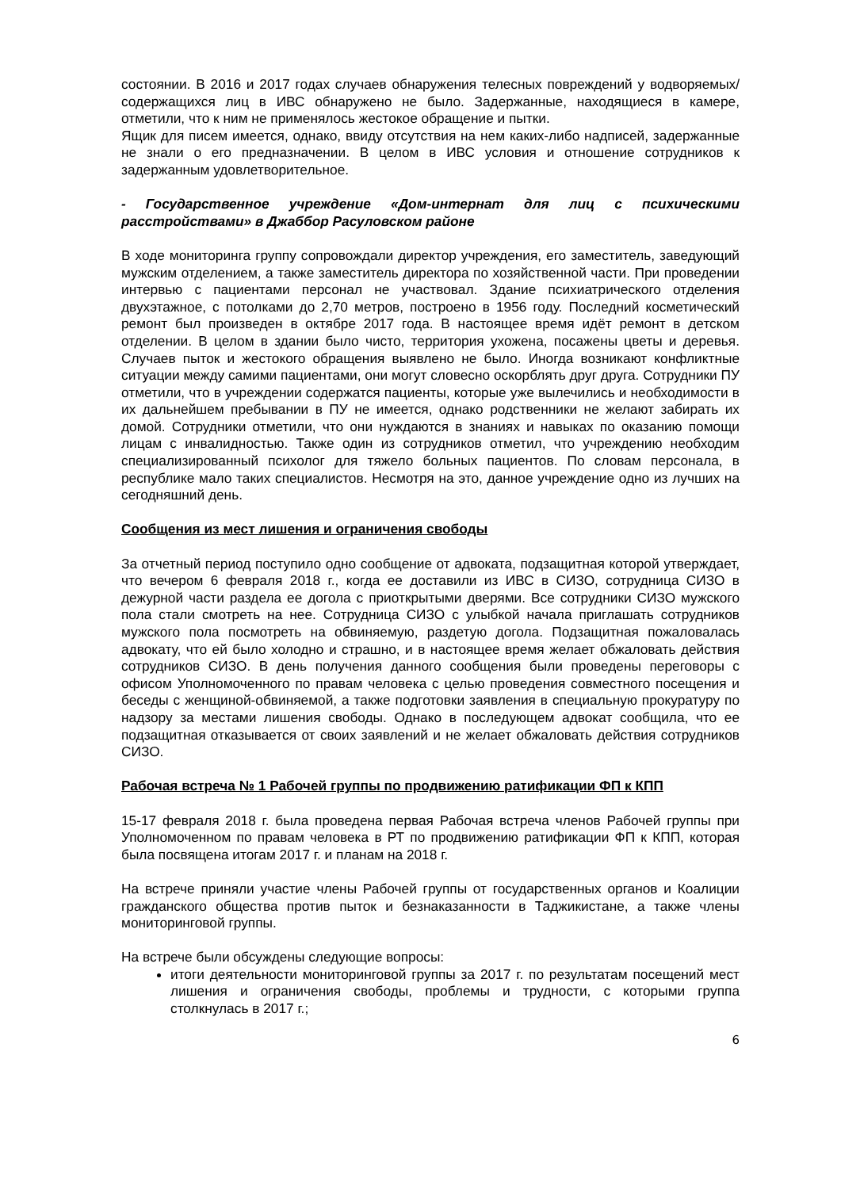состоянии. В 2016 и 2017 годах случаев обнаружения телесных повреждений у водворяемых/содержащихся лиц в ИВС обнаружено не было. Задержанные, находящиеся в камере, отметили, что к ним не применялось жестокое обращение и пытки.
Ящик для писем имеется, однако, ввиду отсутствия на нем каких-либо надписей, задержанные не знали о его предназначении. В целом в ИВС условия и отношение сотрудников к задержанным удовлетворительное.
- Государственное учреждение «Дом-интернат для лиц с психическими расстройствами» в Джаббор Расуловском районе
В ходе мониторинга группу сопровождали директор учреждения, его заместитель, заведующий мужским отделением, а также заместитель директора по хозяйственной части. При проведении интервью с пациентами персонал не участвовал. Здание психиатрического отделения двухэтажное, с потолками до 2,70 метров, построено в 1956 году. Последний косметический ремонт был произведен в октябре 2017 года. В настоящее время идёт ремонт в детском отделении. В целом в здании было чисто, территория ухожена, посажены цветы и деревья. Случаев пыток и жестокого обращения выявлено не было. Иногда возникают конфликтные ситуации между самими пациентами, они могут словесно оскорблять друг друга. Сотрудники ПУ отметили, что в учреждении содержатся пациенты, которые уже вылечились и необходимости в их дальнейшем пребывании в ПУ не имеется, однако родственники не желают забирать их домой. Сотрудники отметили, что они нуждаются в знаниях и навыках по оказанию помощи лицам с инвалидностью. Также один из сотрудников отметил, что учреждению необходим специализированный психолог для тяжело больных пациентов. По словам персонала, в республике мало таких специалистов. Несмотря на это, данное учреждение одно из лучших на сегодняшний день.
Сообщения из мест лишения и ограничения свободы
За отчетный период поступило одно сообщение от адвоката, подзащитная которой утверждает, что вечером 6 февраля 2018 г., когда ее доставили из ИВС в СИЗО, сотрудница СИЗО в дежурной части раздела ее догола с приоткрытыми дверями. Все сотрудники СИЗО мужского пола стали смотреть на нее. Сотрудница СИЗО с улыбкой начала приглашать сотрудников мужского пола посмотреть на обвиняемую, раздетую догола. Подзащитная пожаловалась адвокату, что ей было холодно и страшно, и в настоящее время желает обжаловать действия сотрудников СИЗО. В день получения данного сообщения были проведены переговоры с офисом Уполномоченного по правам человека с целью проведения совместного посещения и беседы с женщиной-обвиняемой, а также подготовки заявления в специальную прокуратуру по надзору за местами лишения свободы. Однако в последующем адвокат сообщила, что ее подзащитная отказывается от своих заявлений и не желает обжаловать действия сотрудников СИЗО.
Рабочая встреча № 1 Рабочей группы по продвижению ратификации ФП к КПП
15-17 февраля 2018 г. была проведена первая Рабочая встреча членов Рабочей группы при Уполномоченном по правам человека в РТ по продвижению ратификации ФП к КПП, которая была посвящена итогам 2017 г. и планам на 2018 г.
На встрече приняли участие члены Рабочей группы от государственных органов и Коалиции гражданского общества против пыток и безнаказанности в Таджикистане, а также члены мониторинговой группы.
На встрече были обсуждены следующие вопросы:
итоги деятельности мониторинговой группы за 2017 г. по результатам посещений мест лишения и ограничения свободы, проблемы и трудности, с которыми группа столкнулась в 2017 г.;
6